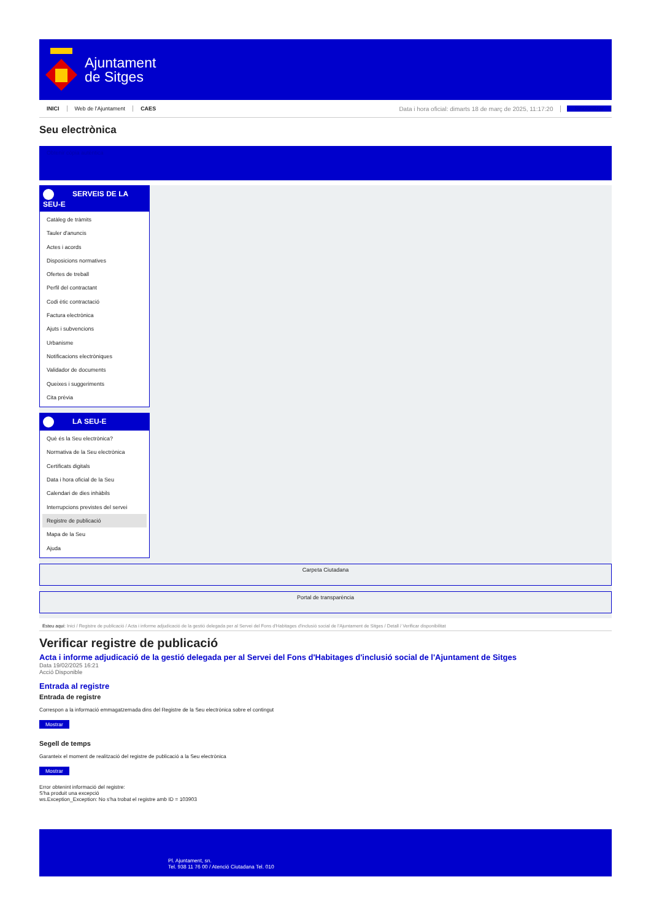Ajuntament
de Sitges
INICI Web de l'Ajuntament CAES Data i hora oficial: dimarts 18 de març de 2025, 11:17:20 Sincronitzar
Seu electrònica
Obtenir còpia autèntica
SERVEIS DE LA
SEU-E
Catàleg de tràmits
Tauler d'anuncis
Actes i acords
Disposicions normatives
Ofertes de treball
Perfil del contractant
Codi ètic contractació
Factura electrònica
Ajuts i subvencions
Urbanisme
Notificacions electròniques
Validador de documents
Queixes i suggeriments
Cita prèvia
LA SEU-E
Què és la Seu electrònica?
Normativa de la Seu electrònica
Certificats digitals
Data i hora oficial de la Seu
Calendari de dies inhàbils
Interrupcions previstes del servei
Registre de publicació
Mapa de la Seu
Ajuda
Carpeta Ciutadana
Portal de transparència
Esteu aquí: Inici / Registre de publicació / Acta i informe adjudicació de la gestió delegada per al Servei del Fons d'Habitages d'inclusió social de l'Ajuntament de Sitges / Detall / Verificar disponibilitat
Verificar registre de publicació
Acta i informe adjudicació de la gestió delegada per al Servei del Fons d'Habitages d'inclusió social de l'Ajuntament de Sitges
Data 19/02/2025 16:21
Acció Disponible
Entrada al registre
Entrada de registre
Correspon a la informació emmagatzemada dins del Registre de la Seu electrònica sobre el contingut
Mostrar
Segell de temps
Garanteix el moment de realització del registre de publicació a la Seu electrònica
Mostrar
Error obtenint informació del registre:
S'ha produit una excepció
ws.Exception_Exception: No s'ha trobat el registre amb ID = 103903
Pl. Ajuntament, sn.
Tel. 938 11 76 00 / Atenció Ciutadana Tel. 010